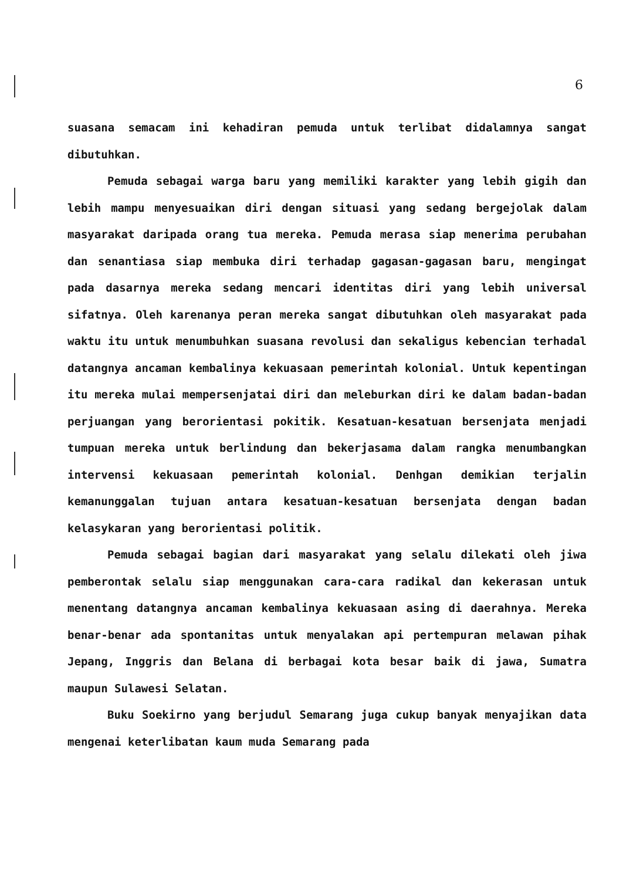6
suasana semacam ini kehadiran pemuda untuk terlibat didalamnya sangat dibutuhkan.
Pemuda sebagai warga baru yang memiliki karakter yang lebih gigih dan lebih mampu menyesuaikan diri dengan situasi yang sedang bergejolak dalam masyarakat daripada orang tua mereka. Pemuda merasa siap menerima perubahan dan senantiasa siap membuka diri terhadap gagasan-gagasan baru, mengingat pada dasarnya mereka sedang mencari identitas diri yang lebih universal sifatnya. Oleh karenanya peran mereka sangat dibutuhkan oleh masyarakat pada waktu itu untuk menumbuhkan suasana revolusi dan sekaligus kebencian terhadal datangnya ancaman kembalinya kekuasaan pemerintah kolonial. Untuk kepentingan itu mereka mulai mempersenjatai diri dan meleburkan diri ke dalam badan-badan perjuangan yang berorientasi pokitik. Kesatuan-kesatuan bersenjata menjadi tumpuan mereka untuk berlindung dan bekerjasama dalam rangka menumbangkan intervensi kekuasaan pemerintah kolonial. Denhgan demikian terjalin kemanunggalan tujuan antara kesatuan-kesatuan bersenjata dengan badan kelasykaran yang berorientasi politik.
Pemuda sebagai bagian dari masyarakat yang selalu dilekati oleh jiwa pemberontak selalu siap menggunakan cara-cara radikal dan kekerasan untuk menentang datangnya ancaman kembalinya kekuasaan asing di daerahnya. Mereka benar-benar ada spontanitas untuk menyalakan api pertempuran melawan pihak Jepang, Inggris dan Belana di berbagai kota besar baik di jawa, Sumatra maupun Sulawesi Selatan.
Buku Soekirno yang berjudul Semarang juga cukup banyak menyajikan data mengenai keterlibatan kaum muda Semarang pada